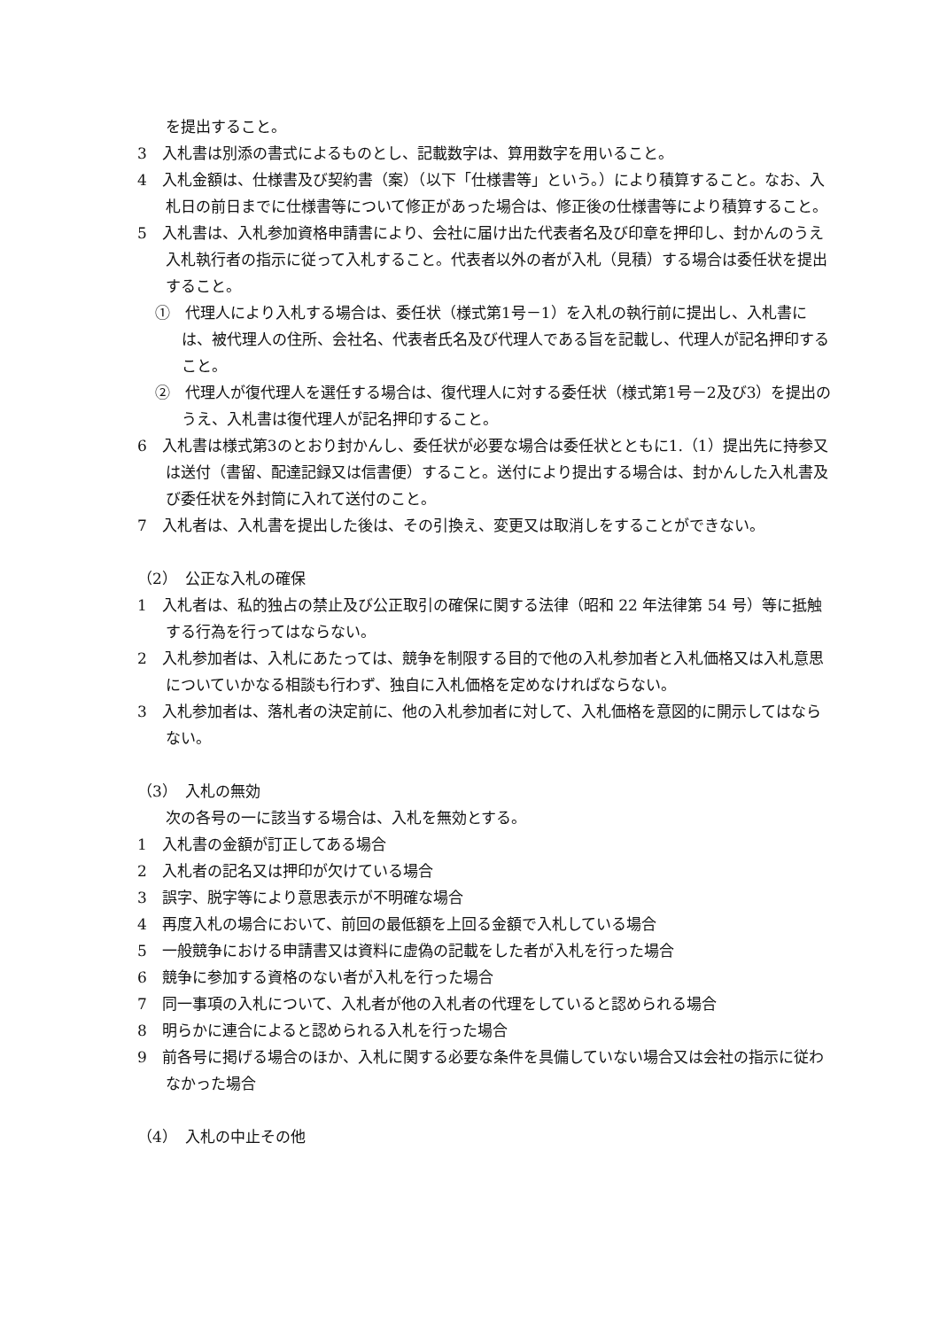を提出すること。
3　入札書は別添の書式によるものとし、記載数字は、算用数字を用いること。
4　入札金額は、仕様書及び契約書（案）（以下「仕様書等」という。）により積算すること。なお、入札日の前日までに仕様書等について修正があった場合は、修正後の仕様書等により積算すること。
5　入札書は、入札参加資格申請書により、会社に届け出た代表者名及び印章を押印し、封かんのうえ入札執行者の指示に従って入札すること。代表者以外の者が入札（見積）する場合は委任状を提出すること。
①　代理人により入札する場合は、委任状（様式第1号－1）を入札の執行前に提出し、入札書には、被代理人の住所、会社名、代表者氏名及び代理人である旨を記載し、代理人が記名押印すること。
②　代理人が復代理人を選任する場合は、復代理人に対する委任状（様式第1号－2及び3）を提出のうえ、入札書は復代理人が記名押印すること。
6　入札書は様式第3のとおり封かんし、委任状が必要な場合は委任状とともに1.（1）提出先に持参又は送付（書留、配達記録又は信書便）すること。送付により提出する場合は、封かんした入札書及び委任状を外封筒に入れて送付のこと。
7　入札者は、入札書を提出した後は、その引換え、変更又は取消しをすることができない。
（2）　公正な入札の確保
1　入札者は、私的独占の禁止及び公正取引の確保に関する法律（昭和 22 年法律第 54 号）等に抵触する行為を行ってはならない。
2　入札参加者は、入札にあたっては、競争を制限する目的で他の入札参加者と入札価格又は入札意思についていかなる相談も行わず、独自に入札価格を定めなければならない。
3　入札参加者は、落札者の決定前に、他の入札参加者に対して、入札価格を意図的に開示してはならない。
（3）　入札の無効
次の各号の一に該当する場合は、入札を無効とする。
1　入札書の金額が訂正してある場合
2　入札者の記名又は押印が欠けている場合
3　誤字、脱字等により意思表示が不明確な場合
4　再度入札の場合において、前回の最低額を上回る金額で入札している場合
5　一般競争における申請書又は資料に虚偽の記載をした者が入札を行った場合
6　競争に参加する資格のない者が入札を行った場合
7　同一事項の入札について、入札者が他の入札者の代理をしていると認められる場合
8　明らかに連合によると認められる入札を行った場合
9　前各号に掲げる場合のほか、入札に関する必要な条件を具備していない場合又は会社の指示に従わなかった場合
（4）　入札の中止その他